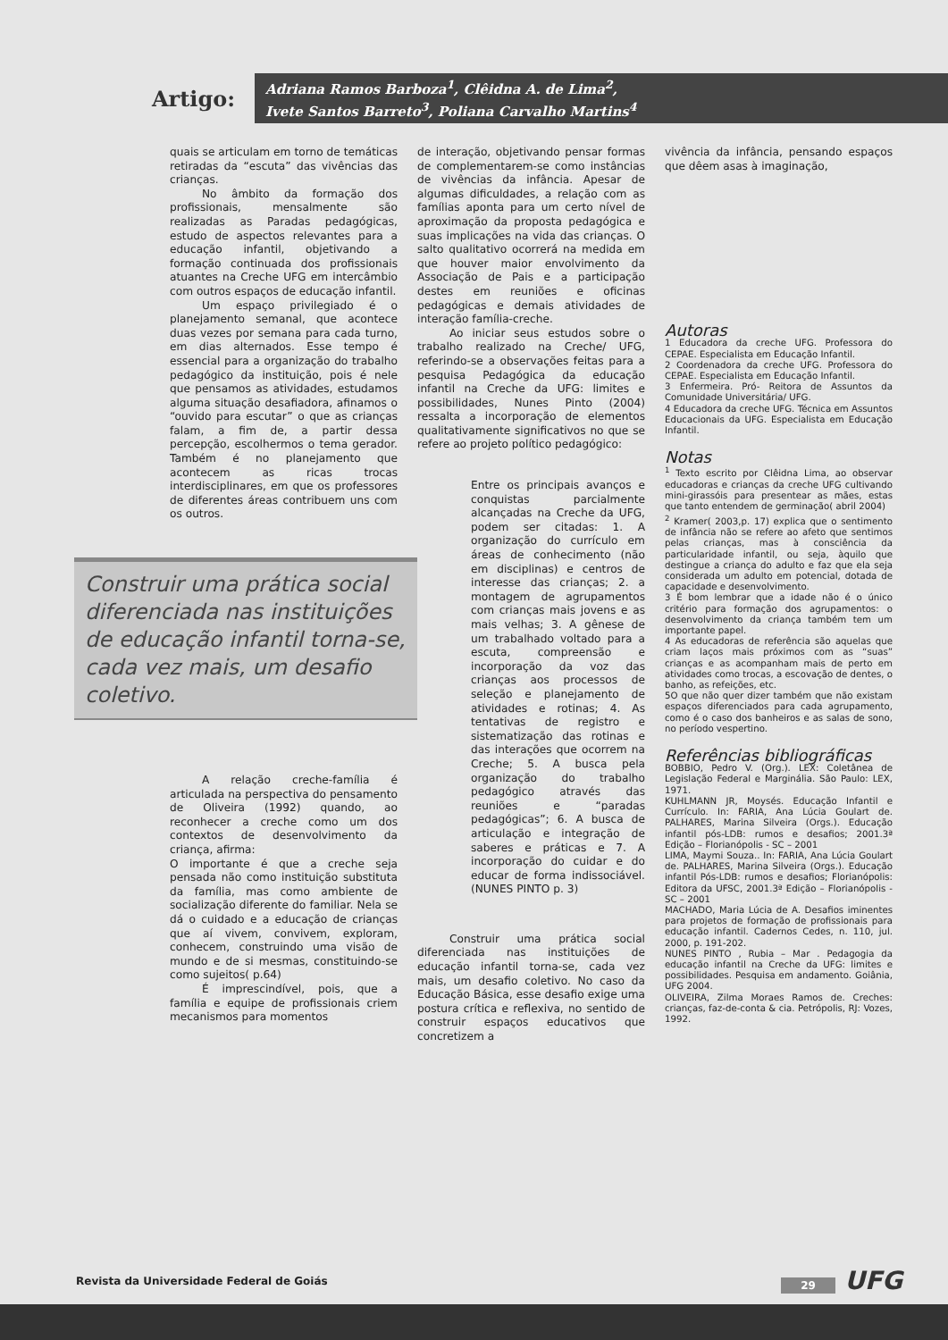Artigo:
Adriana Ramos Barboza<sup>1</sup>, Clêidna A. de Lima<sup>2</sup>,
Ivete Santos Barreto<sup>3</sup>, Poliana Carvalho Martins<sup>4</sup>
quais se articulam em torno de temáticas retiradas da “escuta” das vivências das crianças.
No âmbito da formação dos profissionais, mensalmente são realizadas as Paradas pedagógicas, estudo de aspectos relevantes para a educação infantil, objetivando a formação continuada dos profissionais atuantes na Creche UFG em intercâmbio com outros espaços de educação infantil.
Um espaço privilegiado é o planejamento semanal, que acontece duas vezes por semana para cada turno, em dias alternados. Esse tempo é essencial para a organização do trabalho pedagógico da instituição, pois é nele que pensamos as atividades, estudamos alguma situação desafiadora, afinamos o “ouvido para escutar” o que as crianças falam, a fim de, a partir dessa percepção, escolhermos o tema gerador. Também é no planejamento que acontecem as ricas trocas interdisciplinares, em que os professores de diferentes áreas contribuem uns com os outros.
Construir uma prática social diferenciada nas instituições de educação infantil torna-se, cada vez mais, um desafio coletivo.
A relação creche-família é articulada na perspectiva do pensamento de Oliveira (1992) quando, ao reconhecer a creche como um dos contextos de desenvolvimento da criança, afirma:
O importante é que a creche seja pensada não como instituição substituta da família, mas como ambiente de socialização diferente do familiar. Nela se dá o cuidado e a educação de crianças que aí vivem, convivem, exploram, conhecem, construindo uma visão de mundo e de si mesmas, constituindo-se como sujeitos( p.64)
É imprescindível, pois, que a família e equipe de profissionais criem mecanismos para momentos
de interação, objetivando pensar formas de complementarem-se como instâncias de vivências da infância. Apesar de algumas dificuldades, a relação com as famílias aponta para um certo nível de aproximação da proposta pedagógica e suas implicações na vida das crianças. O salto qualitativo ocorrerá na medida em que houver maior envolvimento da Associação de Pais e a participação destes em reuniões e oficinas pedagógicas e demais atividades de interação família-creche.
Ao iniciar seus estudos sobre o trabalho realizado na Creche/ UFG, referindo-se a observações feitas para a pesquisa Pedagógica da educação infantil na Creche da UFG: limites e possibilidades, Nunes Pinto (2004) ressalta a incorporação de elementos qualitativamente significativos no que se refere ao projeto político pedagógico:
Entre os principais avanços e conquistas parcialmente alcançadas na Creche da UFG, podem ser citadas: 1. A organização do currículo em áreas de conhecimento (não em disciplinas) e centros de interesse das crianças; 2. a montagem de agrupamentos com crianças mais jovens e as mais velhas; 3. A gênese de um trabalhado voltado para a escuta, compreensão e incorporação da voz das crianças aos processos de seleção e planejamento de atividades e rotinas; 4. As tentativas de registro e sistematização das rotinas e das interações que ocorrem na Creche; 5. A busca pela organização do trabalho pedagógico através das reuniões e “paradas pedagógicas”; 6. A busca de articulação e integração de saberes e práticas e 7. A incorporação do cuidar e do educar de forma indissociável. (NUNES PINTO p. 3)
Construir uma prática social diferenciada nas instituições de educação infantil torna-se, cada vez mais, um desafio coletivo. No caso da Educação Básica, esse desafio exige uma postura crítica e reflexiva, no sentido de construir espaços educativos que concretizem a
vivência da infância, pensando espaços que dêem asas à imaginação,
Autoras
1 Educadora da creche UFG. Professora do CEPAE. Especialista em Educação Infantil.
2 Coordenadora da creche UFG. Professora do CEPAE. Especialista em Educação Infantil.
3 Enfermeira. Pró- Reitora de Assuntos da Comunidade Universitária/ UFG.
4 Educadora da creche UFG. Técnica em Assuntos Educacionais da UFG. Especialista em Educação Infantil.
Notas
<sup>1</sup> Texto escrito por Clêidna Lima, ao observar educadoras e crianças da creche UFG cultivando mini-girassóis para presentear as mães, estas que tanto entendem de germinação( abril 2004)
<sup>2</sup> Kramer( 2003,p. 17) explica que o sentimento de infância não se refere ao afeto que sentimos pelas crianças, mas à consciência da particularidade infantil, ou seja, àquilo que destingue a criança do adulto e faz que ela seja considerada um adulto em potencial, dotada de capacidade e desenvolvimento.
3 É bom lembrar que a idade não é o único critério para formação dos agrupamentos: o desenvolvimento da criança também tem um importante papel.
4 As educadoras de referência são aquelas que criam laços mais próximos com as “suas” crianças e as acompanham mais de perto em atividades como trocas, a escovação de dentes, o banho, as refeições, etc.
5O que não quer dizer também que não existam espaços diferenciados para cada agrupamento, como é o caso dos banheiros e as salas de sono, no período vespertino.
Referências bibliográficas
BOBBIO, Pedro V. (Org.). LEX: Coletânea de Legislação Federal e Marginália. São Paulo: LEX, 1971.
KUHLMANN JR, Moysés. Educação Infantil e Currículo. In: FARIA, Ana Lúcia Goulart de. PALHARES, Marina Silveira (Orgs.). Educação infantil pós-LDB: rumos e desafios; 2001.3ª Edição – Florianópolis - SC – 2001
LIMA, Maymi Souza.. In: FARIA, Ana Lúcia Goulart de. PALHARES, Marina Silveira (Orgs.). Educação infantil Pós-LDB: rumos e desafios; Florianópolis: Editora da UFSC, 2001.3ª Edição – Florianópolis - SC – 2001
MACHADO, Maria Lúcia de A. Desafios iminentes para projetos de formação de profissionais para educação infantil. Cadernos Cedes, n. 110, jul. 2000, p. 191-202.
NUNES PINTO , Rubia – Mar . Pedagogia da educação infantil na Creche da UFG: limites e possibilidades. Pesquisa em andamento. Goiânia, UFG 2004.
OLIVEIRA, Zilma Moraes Ramos de. Creches: crianças, faz-de-conta & cia. Petrópolis, RJ: Vozes, 1992.
Revista da Universidade Federal de Goiás 29 UFG